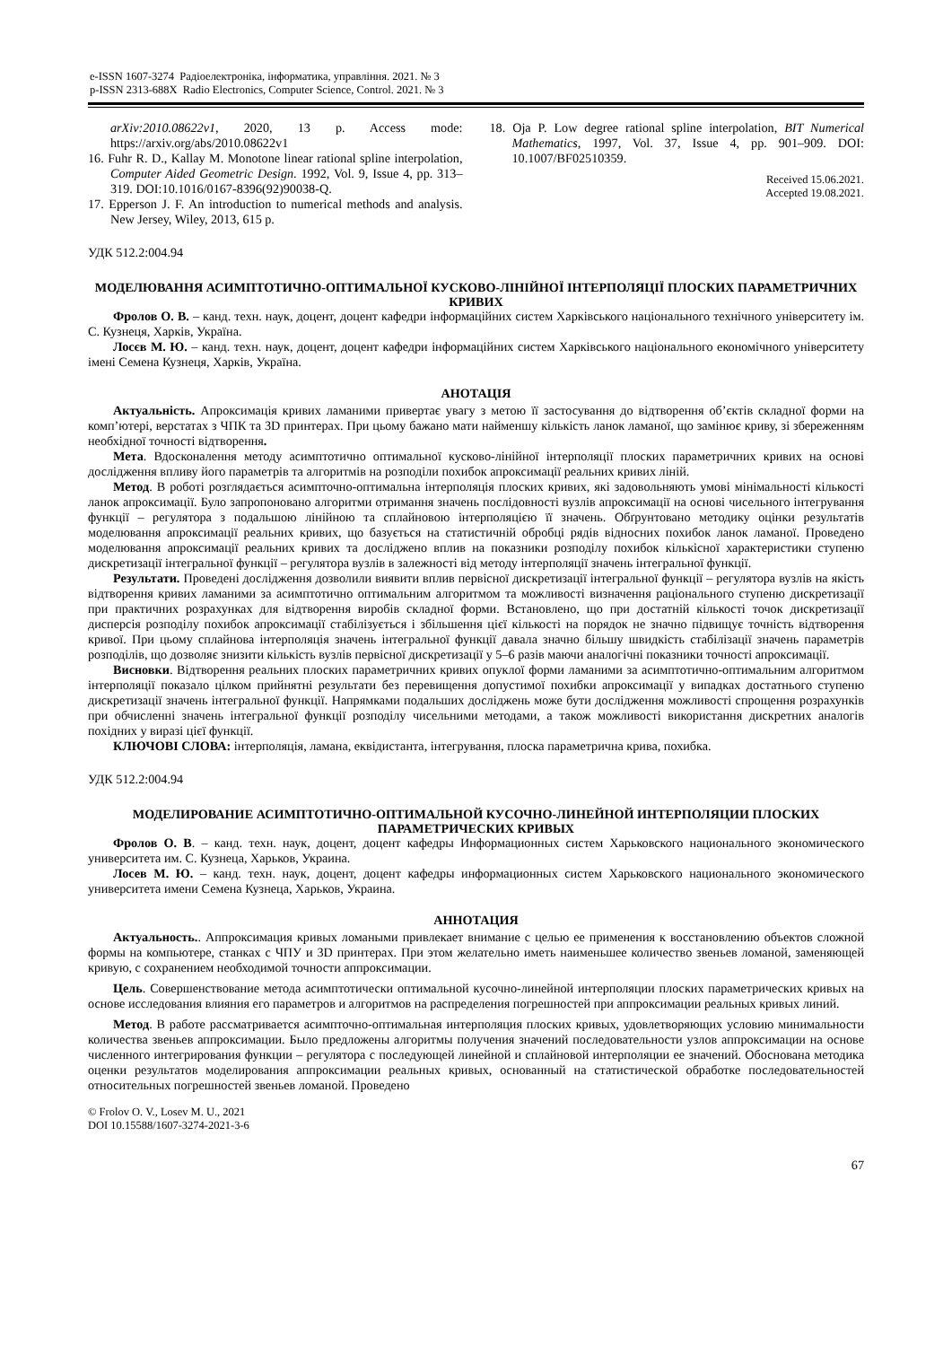e-ISSN 1607-3274 Радіоелектроніка, інформатика, управління. 2021. № 3
p-ISSN 2313-688X Radio Electronics, Computer Science, Control. 2021. № 3
arXiv:2010.08622v1, 2020, 13 p. Access mode: https://arxiv.org/abs/2010.08622v1
16. Fuhr R. D., Kallay M. Monotone linear rational spline interpolation, Computer Aided Geometric Design. 1992, Vol. 9, Issue 4, pp. 313–319. DOI:10.1016/0167-8396(92)90038-Q.
17. Epperson J. F. An introduction to numerical methods and analysis. New Jersey, Wiley, 2013, 615 p.
18. Oja P. Low degree rational spline interpolation, BIT Numerical Mathematics, 1997, Vol. 37, Issue 4, pp. 901–909. DOI: 10.1007/BF02510359.
Received 15.06.2021.
Accepted 19.08.2021.
УДК 512.2:004.94
МОДЕЛЮВАННЯ АСИМПТОТИЧНО-ОПТИМАЛЬНОЇ КУСКОВО-ЛІНІЙНОЇ ІНТЕРПОЛЯЦІЇ ПЛОСКИХ ПАРАМЕТРИЧНИХ КРИВИХ
Фролов О. В. – канд. техн. наук, доцент, доцент кафедри інформаційних систем Харківського національного технічного університету ім. С. Кузнеця, Харків, Україна.
Лосєв М. Ю. – канд. техн. наук, доцент, доцент кафедри інформаційних систем Харківського національного економічного університету імені Семена Кузнеця, Харків, Україна.
АНОТАЦІЯ
Актуальність. Апроксимація кривих ламаними привертає увагу з метою її застосування до відтворення об’єктів складної форми на комп’ютері, верстатах з ЧПК та 3D принтерах. При цьому бажано мати найменшу кількість ланок ламаної, що замінює криву, зі збереженням необхідної точності відтворення.
Мета. Вдосконалення методу асимптотично оптимальної кусково-лінійної інтерполяції плоских параметричних кривих на основі дослідження впливу його параметрів та алгоритмів на розподіли похибок апроксимації реальних кривих ліній.
Метод. В роботі розглядається асимпточно-оптимальна інтерполяція плоских кривих, які задовольняють умові мінімальності кількості ланок апроксимації. Було запропоновано алгоритми отримання значень послідовності вузлів апроксимації на основі чисельного інтегрування функції – регулятора з подальшою лінійною та сплайновою інтерполяцією її значень. Обґрунтовано методику оцінки результатів моделювання апроксимації реальних кривих, що базується на статистичній обробці рядів відносних похибок ланок ламаної. Проведено моделювання апроксимації реальних кривих та досліджено вплив на показники розподілу похибок кількісної характеристики ступеню дискретизації інтегральної функції – регулятора вузлів в залежності від методу інтерполяції значень інтегральної функції.
Результати. Проведені дослідження дозволили виявити вплив первісної дискретизації інтегральної функції – регулятора вузлів на якість відтворення кривих ламаними за асимптотично оптимальним алгоритмом та можливості визначення раціонального ступеню дискретизації при практичних розрахунках для відтворення виробів складної форми. Встановлено, що при достатній кількості точок дискретизації дисперсія розподілу похибок апроксимації стабілізується і збільшення цієї кількості на порядок не значно підвищує точність відтворення кривої. При цьому сплайнова інтерполяція значень інтегральної функції давала значно більшу швидкість стабілізації значень параметрів розподілів, що дозволяє знизити кількість вузлів первісної дискретизації у 5–6 разів маючи аналогічні показники точності апроксимації.
Висновки. Відтворення реальних плоских параметричних кривих опуклої форми ламаними за асимптотично-оптимальним алгоритмом інтерполяції показало цілком прийнятні результати без перевищення допустимої похибки апроксимації у випадках достатнього ступеню дискретизації значень інтегральної функції. Напрямками подальших досліджень може бути дослідження можливості спрощення розрахунків при обчисленні значень інтегральної функції розподілу чисельними методами, а також можливості використання дискретних аналогів похідних у виразі цієї функції.
КЛЮЧОВІ СЛОВА: інтерполяція, ламана, еквідистанта, інтегрування, плоска параметрична крива, похибка.
УДК 512.2:004.94
МОДЕЛИРОВАНИЕ АСИМПТОТИЧНО-ОПТИМАЛЬНОЙ КУСОЧНО-ЛИНЕЙНОЙ ИНТЕРПОЛЯЦИИ ПЛОСКИХ ПАРАМЕТРИЧЕСКИХ КРИВЫХ
Фролов О. В. – канд. техн. наук, доцент, доцент кафедры Информационных систем Харьковского национального экономического университета им. С. Кузнеца, Харьков, Украина.
Лосев М. Ю. – канд. техн. наук, доцент, доцент кафедры информационных систем Харьковского национального экономического университета имени Семена Кузнеца, Харьков, Украина.
АННОТАЦИЯ
Актуальность.. Аппроксимация кривых ломаными привлекает внимание с целью ее применения к восстановлению объектов сложной формы на компьютере, станках с ЧПУ и 3D принтерах. При этом желательно иметь наименьшее количество звеньев ломаной, заменяющей кривую, с сохранением необходимой точности аппроксимации.
Цель. Совершенствование метода асимптотически оптимальной кусочно-линейной интерполяции плоских параметрических кривых на основе исследования влияния его параметров и алгоритмов на распределения погрешностей при аппроксимации реальных кривых линий.
Метод. В работе рассматривается асимпточно-оптимальная интерполяция плоских кривых, удовлетворяющих условию минимальности количества звеньев аппроксимации. Было предложены алгоритмы получения значений последовательности узлов аппроксимации на основе численного интегрирования функции – регулятора с последующей линейной и сплайновой интерполяции ее значений. Обоснована методика оценки результатов моделирования аппроксимации реальных кривых, основанный на статистической обработке последовательностей относительных погрешностей звеньев ломаной. Проведено
© Frolov O. V., Losev M. U., 2021
DOI 10.15588/1607-3274-2021-3-6
67